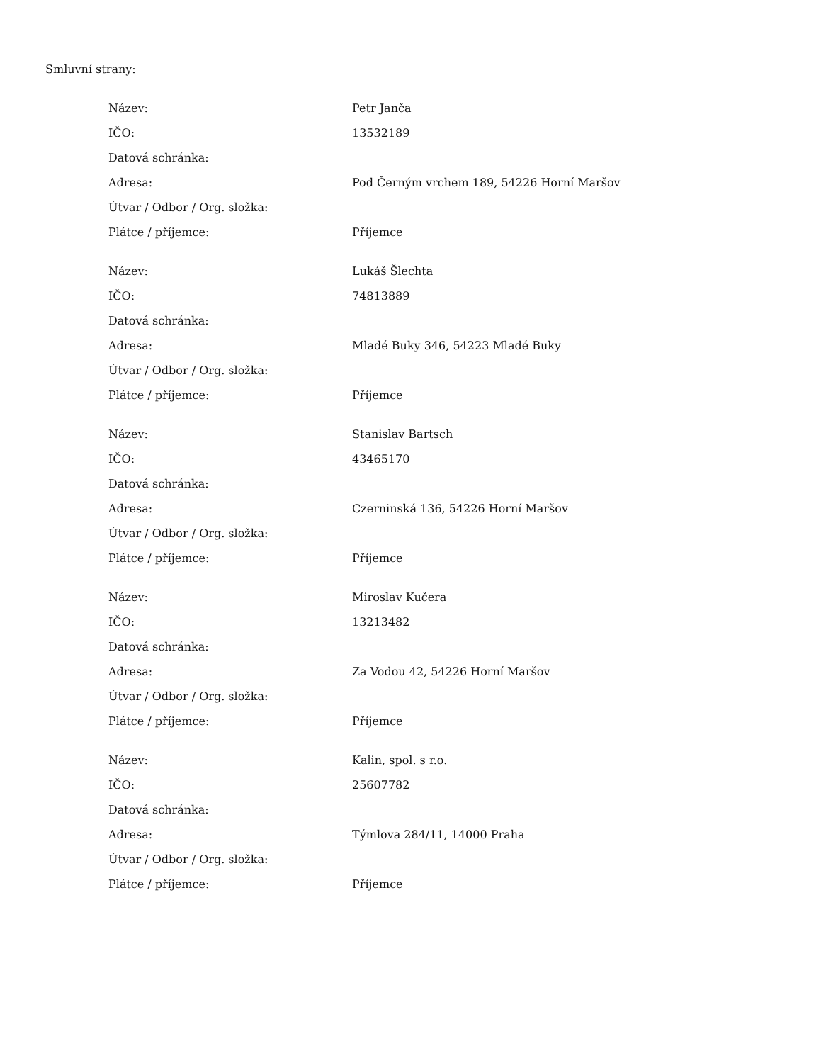Smluvní strany:
| Název: | Petr Janča |
| IČO: | 13532189 |
| Datová schránka: | |
| Adresa: | Pod Černým vrchem 189, 54226 Horní Maršov |
| Útvar / Odbor / Org. složka: | |
| Plátce / příjemce: | Příjemce |
| Název: | Lukáš Šlechta |
| IČO: | 74813889 |
| Datová schránka: | |
| Adresa: | Mladé Buky 346, 54223 Mladé Buky |
| Útvar / Odbor / Org. složka: | |
| Plátce / příjemce: | Příjemce |
| Název: | Stanislav Bartsch |
| IČO: | 43465170 |
| Datová schránka: | |
| Adresa: | Czerninská 136, 54226 Horní Maršov |
| Útvar / Odbor / Org. složka: | |
| Plátce / příjemce: | Příjemce |
| Název: | Miroslav Kučera |
| IČO: | 13213482 |
| Datová schránka: | |
| Adresa: | Za Vodou 42, 54226 Horní Maršov |
| Útvar / Odbor / Org. složka: | |
| Plátce / příjemce: | Příjemce |
| Název: | Kalin, spol. s r.o. |
| IČO: | 25607782 |
| Datová schránka: | |
| Adresa: | Týmlova 284/11, 14000 Praha |
| Útvar / Odbor / Org. složka: | |
| Plátce / příjemce: | Příjemce |